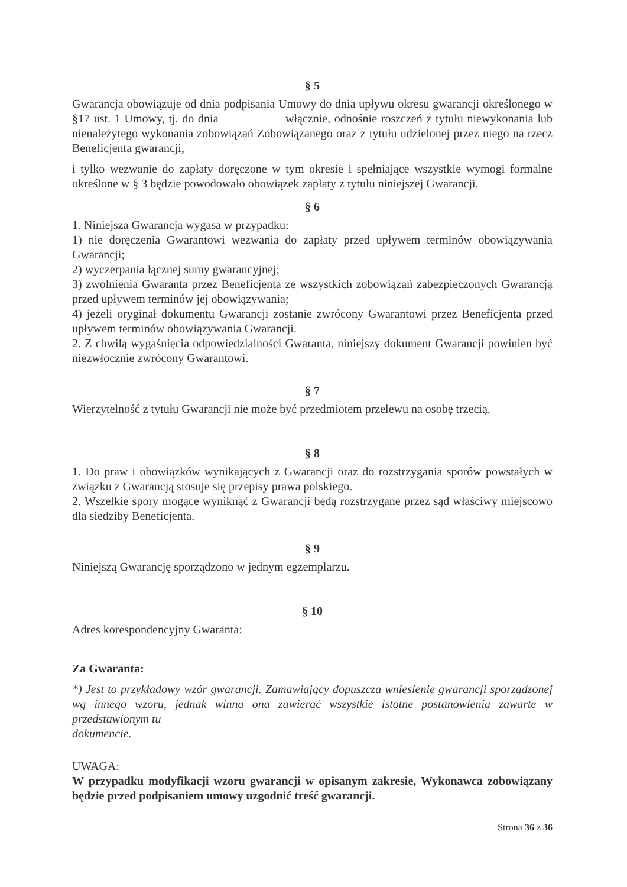§ 5
Gwarancja obowiązuje od dnia podpisania Umowy do dnia upływu okresu gwarancji określonego w §17 ust. 1 Umowy, tj. do dnia włącznie, odnośnie roszczeń z tytułu niewykonania lub nienależytego wykonania zobowiązań Zobowiązanego oraz z tytułu udzielonej przez niego na rzecz Beneficjenta gwarancji,
i tylko wezwanie do zapłaty doręczone w tym okresie i spełniające wszystkie wymogi formalne określone w § 3 będzie powodowało obowiązek zapłaty z tytułu niniejszej Gwarancji.
§ 6
1. Niniejsza Gwarancja wygasa w przypadku:
1) nie doręczenia Gwarantowi wezwania do zapłaty przed upływem terminów obowiązywania Gwarancji;
2) wyczerpania łącznej sumy gwarancyjnej;
3) zwolnienia Gwaranta przez Beneficjenta ze wszystkich zobowiązań zabezpieczonych Gwarancją przed upływem terminów jej obowiązywania;
4) jeżeli oryginał dokumentu Gwarancji zostanie zwrócony Gwarantowi przez Beneficjenta przed upływem terminów obowiązywania Gwarancji.
2. Z chwilą wygaśnięcia odpowiedzialności Gwaranta, niniejszy dokument Gwarancji powinien być niezwłocznie zwrócony Gwarantowi.
§ 7
Wierzytelność z tytułu Gwarancji nie może być przedmiotem przelewu na osobę trzecią.
§ 8
1. Do praw i obowiązków wynikających z Gwarancji oraz do rozstrzygania sporów powstałych w związku z Gwarancją stosuje się przepisy prawa polskiego.
2. Wszelkie spory mogące wyniknąć z Gwarancji będą rozstrzygane przez sąd właściwy miejscowo dla siedziby Beneficjenta.
§ 9
Niniejszą Gwarancję sporządzono w jednym egzemplarzu.
§ 10
Adres korespondencyjny Gwaranta:
Za Gwaranta:
*) Jest to przykładowy wzór gwarancji. Zamawiający dopuszcza wniesienie gwarancji sporządzonej wg innego wzoru, jednak winna ona zawierać wszystkie istotne postanowienia zawarte w przedstawionym tu
dokumencie.
UWAGA:
W przypadku modyfikacji wzoru gwarancji w opisanym zakresie, Wykonawca zobowiązany będzie przed podpisaniem umowy uzgodnić treść gwarancji.
Strona 36 z 36